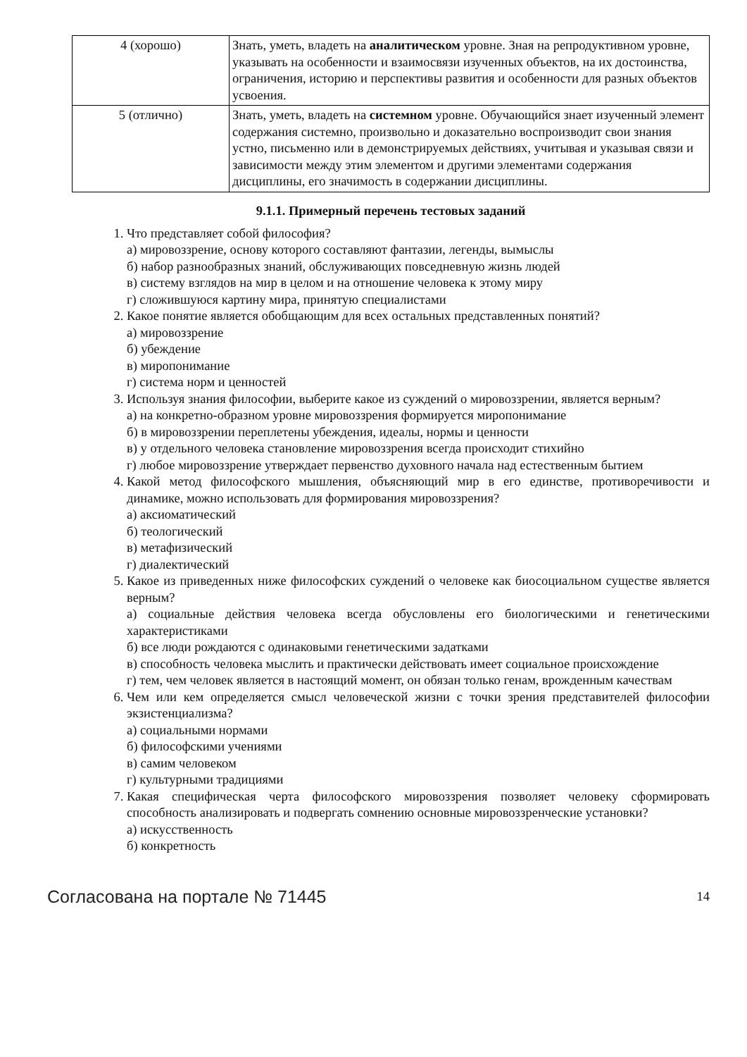| 4 (хорошо) | Знать, уметь, владеть на аналитическом уровне. Зная на репродуктивном уровне, указывать на особенности и взаимосвязи изученных объектов, на их достоинства, ограничения, историю и перспективы развития и особенности для разных объектов усвоения. |
| 5 (отлично) | Знать, уметь, владеть на системном уровне. Обучающийся знает изученный элемент содержания системно, произвольно и доказательно воспроизводит свои знания устно, письменно или в демонстрируемых действиях, учитывая и указывая связи и зависимости между этим элементом и другими элементами содержания дисциплины, его значимость в содержании дисциплины. |
9.1.1. Примерный перечень тестовых заданий
1. Что представляет собой философия?
а) мировоззрение, основу которого составляют фантазии, легенды, вымыслы
б) набор разнообразных знаний, обслуживающих повседневную жизнь людей
в) систему взглядов на мир в целом и на отношение человека к этому миру
г) сложившуюся картину мира, принятую специалистами
2. Какое понятие является обобщающим для всех остальных представленных понятий?
а) мировоззрение
б) убеждение
в) миропонимание
г) система норм и ценностей
3. Используя знания философии, выберите какое из суждений о мировоззрении, является верным?
а) на конкретно-образном уровне мировоззрения формируется миропонимание
б) в мировоззрении переплетены убеждения, идеалы, нормы и ценности
в) у отдельного человека становление мировоззрения всегда происходит стихийно
г) любое мировоззрение утверждает первенство духовного начала над естественным бытием
4. Какой метод философского мышления, объясняющий мир в его единстве, противоречивости и динамике, можно использовать для формирования мировоззрения?
а) аксиоматический
б) теологический
в) метафизический
г) диалектический
5. Какое из приведенных ниже философских суждений о человеке как биосоциальном существе является верным?
а) социальные действия человека всегда обусловлены его биологическими и генетическими характеристиками
б) все люди рождаются с одинаковыми генетическими задатками
в) способность человека мыслить и практически действовать имеет социальное происхождение
г) тем, чем человек является в настоящий момент, он обязан только генам, врожденным качествам
6. Чем или кем определяется смысл человеческой жизни с точки зрения представителей философии экзистенциализма?
а) социальными нормами
б) философскими учениями
в) самим человеком
г) культурными традициями
7. Какая специфическая черта философского мировоззрения позволяет человеку сформировать способность анализировать и подвергать сомнению основные мировоззренческие установки?
а) искусственность
б) конкретность
Согласована на портале № 71445 14